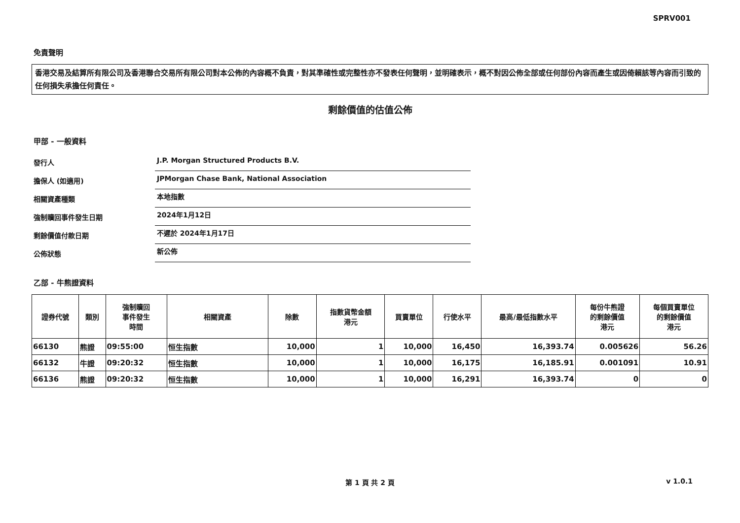SPRV001
免責聲明
香港交易及結算所有限公司及香港聯合交易所有限公司對本公佈的內容概不負責，對其準確性或完整性亦不發表任何聲明，並明確表示，概不對因公佈全部或任何部份內容而產生或因倚賴該等內容而引致的任何損失承擔任何責任。
剩餘價值的估值公佈
甲部 - 一般資料
發行人
J.P. Morgan Structured Products B.V.
擔保人 (如適用)
JPMorgan Chase Bank, National Association
相關資產種類
本地指數
強制贖回事件發生日期
2024年1月12日
剩餘價值付款日期
不遲於 2024年1月17日
公佈狀態
新公佈
乙部 - 牛熊證資料
| 證券代號 | 類別 | 強制贖回 事件發生 時間 | 相關資產 | 除數 | 指數貨幣金額 港元 | 買賣單位 | 行使水平 | 最高/最低指數水平 | 每份牛熊證 的剩餘價值 港元 | 每個買賣單位 的剩餘價值 港元 |
| --- | --- | --- | --- | --- | --- | --- | --- | --- | --- | --- |
| 66130 | 熊證 | 09:55:00 | 恒生指數 | 10,000 | 1 | 10,000 | 16,450 | 16,393.74 | 0.005626 | 56.26 |
| 66132 | 牛證 | 09:20:32 | 恒生指數 | 10,000 | 1 | 10,000 | 16,175 | 16,185.91 | 0.001091 | 10.91 |
| 66136 | 熊證 | 09:20:32 | 恒生指數 | 10,000 | 1 | 10,000 | 16,291 | 16,393.74 | 0 | 0 |
第 1 頁 共 2 頁 v 1.0.1